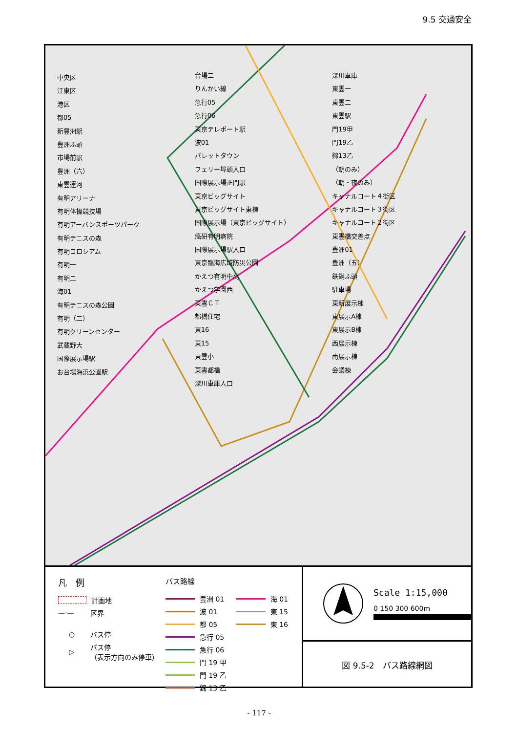9.5 交通安全
中央区
江東区
港区
都05
新豊洲駅
豊洲ふ頭
市場前駅
豊洲（六）
東雲運河
有明アリーナ
有明体操競技場
有明アーバンスポーツパーク
有明テニスの森
有明コロシアム
有明一
有明二
海01
有明テニスの森公園
有明（二）
有明クリーンセンター
武蔵野大
国際展示場駅
お台場海浜公園駅
台場二
りんかい線
急行05
急行06
東京テレポート駅
波01
パレットタウン
フェリー埠頭入口
国際展示場正門駅
東京ビッグサイト
東京ビッグサイト東棟
国際展示場（東京ビッグサイト）
癌研有明病院
国際展示場駅入口
東京臨海広域防災公園
かえつ有明中高
かえつ学園西
東雲ＣＴ
都橋住宅
東16
東15
東雲小
東雲都橋
深川車庫入口
深川車庫
東雲一
東雲二
東雲駅
門19甲
門19乙
錦13乙
（朝のみ）
（朝・夜のみ）
キャナルコート４街区
キャナルコート３街区
キャナルコート２街区
東雲橋交差点
豊洲01
豊洲（五）
鉄鋼ふ頭
駐車場
東新展示棟
東展示A棟
東展示B棟
西展示棟
南展示棟
会議棟
凡　例
計画地
—·— 区界
○ バス停
▷ バス停
（表示方向のみ停車）
バス路線
豊洲 01
波 01
都 05
急行 05
急行 06
門 19 甲
門 19 乙
錦 13 乙
海 01
東 15
東 16
Scale 1:15,000
0 150 300 600m
図 9.5-2　バス路線網図
- 117 -